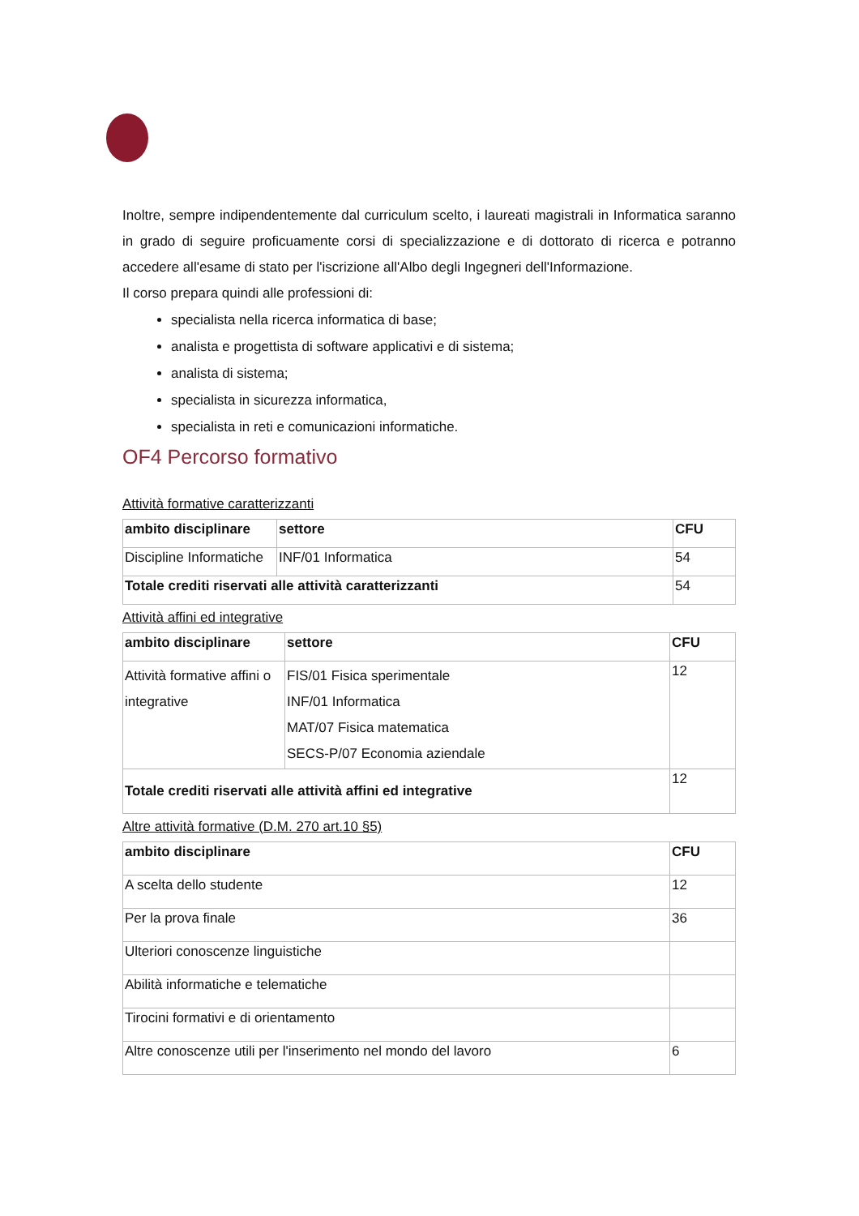Inoltre, sempre indipendentemente dal curriculum scelto, i laureati magistrali in Informatica saranno in grado di seguire proficuamente corsi di specializzazione e di dottorato di ricerca e potranno accedere all'esame di stato per l'iscrizione all'Albo degli Ingegneri dell'Informazione.
Il corso prepara quindi alle professioni di:
specialista nella ricerca informatica di base;
analista e progettista di software applicativi e di sistema;
analista di sistema;
specialista in sicurezza informatica,
specialista in reti e comunicazioni informatiche.
OF4 Percorso formativo
Attività formative caratterizzanti
| ambito disciplinare | settore | CFU |
| --- | --- | --- |
| Discipline Informatiche | INF/01 Informatica | 54 |
| Totale crediti riservati alle attività caratterizzanti | | 54 |
Attività affini ed integrative
| ambito disciplinare | settore | CFU |
| --- | --- | --- |
| Attività formative affini o integrative | FIS/01 Fisica sperimentale INF/01 Informatica MAT/07 Fisica matematica SECS-P/07 Economia aziendale | 12 |
| Totale crediti riservati alle attività affini ed integrative | | 12 |
Altre attività formative (D.M. 270 art.10 §5)
| ambito disciplinare | CFU |
| --- | --- |
| A scelta dello studente | 12 |
| Per la prova finale | 36 |
| Ulteriori conoscenze linguistiche | |
| Abilità informatiche e telematiche | |
| Tirocini formativi e di orientamento | |
| Altre conoscenze utili per l'inserimento nel mondo del lavoro | 6 |